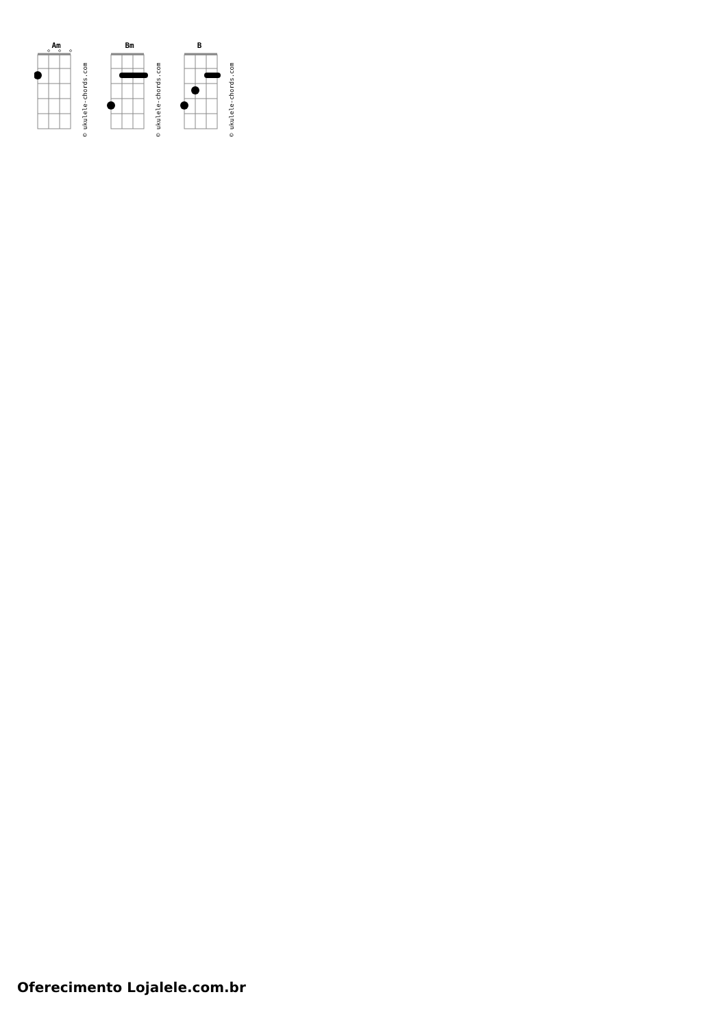Am
◇
◇
◇
© ukulele-chords.com
Bm
© ukulele-chords.com
B
© ukulele-chords.com
Oferecimento Lojalele.com.br